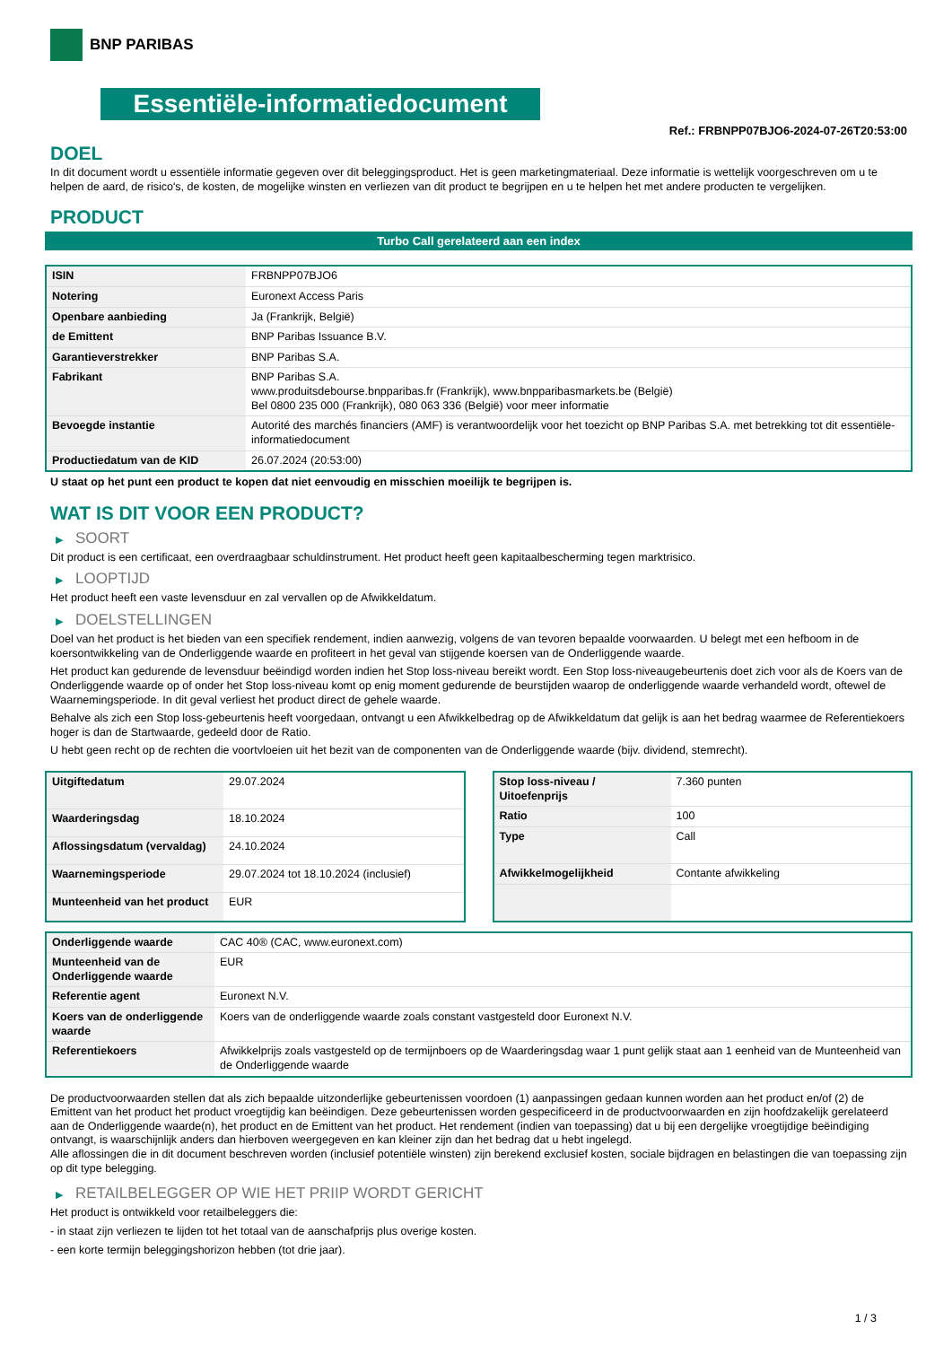BNP PARIBAS
Essentiële-informatiedocument
Ref.: FRBNPP07BJO6-2024-07-26T20:53:00
DOEL
In dit document wordt u essentiële informatie gegeven over dit beleggingsproduct. Het is geen marketingmateriaal. Deze informatie is wettelijk voorgeschreven om u te helpen de aard, de risico's, de kosten, de mogelijke winsten en verliezen van dit product te begrijpen en u te helpen het met andere producten te vergelijken.
PRODUCT
Turbo Call gerelateerd aan een index
| ISIN | FRBNPP07BJO6 |
| Notering | Euronext Access Paris |
| Openbare aanbieding | Ja (Frankrijk, België) |
| de Emittent | BNP Paribas Issuance B.V. |
| Garantieverstrekker | BNP Paribas S.A. |
| Fabrikant | BNP Paribas S.A. www.produitsdebourse.bnpparibas.fr (Frankrijk), www.bnpparibasmarkets.be (België) Bel 0800 235 000 (Frankrijk), 080 063 336 (België) voor meer informatie |
| Bevoegde instantie | Autorité des marchés financiers (AMF) is verantwoordelijk voor het toezicht op BNP Paribas S.A. met betrekking tot dit essentiële-informatiedocument |
| Productiedatum van de KID | 26.07.2024 (20:53:00) |
U staat op het punt een product te kopen dat niet eenvoudig en misschien moeilijk te begrijpen is.
WAT IS DIT VOOR EEN PRODUCT?
▶ SOORT
Dit product is een certificaat, een overdraagbaar schuldinstrument. Het product heeft geen kapitaalbescherming tegen marktrisico.
▶ LOOPTIJD
Het product heeft een vaste levensduur en zal vervallen op de Afwikkeldatum.
▶ DOELSTELLINGEN
Doel van het product is het bieden van een specifiek rendement, indien aanwezig, volgens de van tevoren bepaalde voorwaarden. U belegt met een hefboom in de koersontwikkeling van de Onderliggende waarde en profiteert in het geval van stijgende koersen van de Onderliggende waarde.
Het product kan gedurende de levensduur beëindigd worden indien het Stop loss-niveau bereikt wordt. Een Stop loss-niveaugebeurtenis doet zich voor als de Koers van de Onderliggende waarde op of onder het Stop loss-niveau komt op enig moment gedurende de beurstijden waarop de onderliggende waarde verhandeld wordt, oftewel de Waarnemingsperiode. In dit geval verliest het product direct de gehele waarde.
Behalve als zich een Stop loss-gebeurtenis heeft voorgedaan, ontvangt u een Afwikkelbedrag op de Afwikkeldatum dat gelijk is aan het bedrag waarmee de Referentiekoers hoger is dan de Startwaarde, gedeeld door de Ratio.
U hebt geen recht op de rechten die voortvloeien uit het bezit van de componenten van de Onderliggende waarde (bijv. dividend, stemrecht).
| Uitgiftedatum | 29.07.2024 |
| Waarderingsdag | 18.10.2024 |
| Aflossingsdatum (vervaldag) | 24.10.2024 |
| Waarnemingsperiode | 29.07.2024 tot 18.10.2024 (inclusief) |
| Munteenheid van het product | EUR |
| Stop loss-niveau / Uitoefenprijs | 7.360 punten |
| Ratio | 100 |
| Type | Call |
| Afwikkelmogelijkheid | Contante afwikkeling |
| Onderliggende waarde | CAC 40® (CAC, www.euronext.com) |
| Munteenheid van de Onderliggende waarde | EUR |
| Referentie agent | Euronext N.V. |
| Koers van de onderliggende waarde | Koers van de onderliggende waarde zoals constant vastgesteld door Euronext N.V. |
| Referentiekoers | Afwikkelprijs zoals vastgesteld op de termijnboers op de Waarderingsdag waar 1 punt gelijk staat aan 1 eenheid van de Munteenheid van de Onderliggende waarde |
De productvoorwaarden stellen dat als zich bepaalde uitzonderlijke gebeurtenissen voordoen (1) aanpassingen gedaan kunnen worden aan het product en/of (2) de Emittent van het product het product vroegtijdig kan beëindigen. Deze gebeurtenissen worden gespecificeerd in de productvoorwaarden en zijn hoofdzakelijk gerelateerd aan de Onderliggende waarde(n), het product en de Emittent van het product. Het rendement (indien van toepassing) dat u bij een dergelijke vroegtijdige beëindiging ontvangt, is waarschijnlijk anders dan hierboven weergegeven en kan kleiner zijn dan het bedrag dat u hebt ingelegd.
Alle aflossingen die in dit document beschreven worden (inclusief potentiële winsten) zijn berekend exclusief kosten, sociale bijdragen en belastingen die van toepassing zijn op dit type belegging.
▶ RETAILBELEGGER OP WIE HET PRIIP WORDT GERICHT
Het product is ontwikkeld voor retailbeleggers die:
- in staat zijn verliezen te lijden tot het totaal van de aanschafprijs plus overige kosten.
- een korte termijn beleggingshorizon hebben (tot drie jaar).
1 / 3